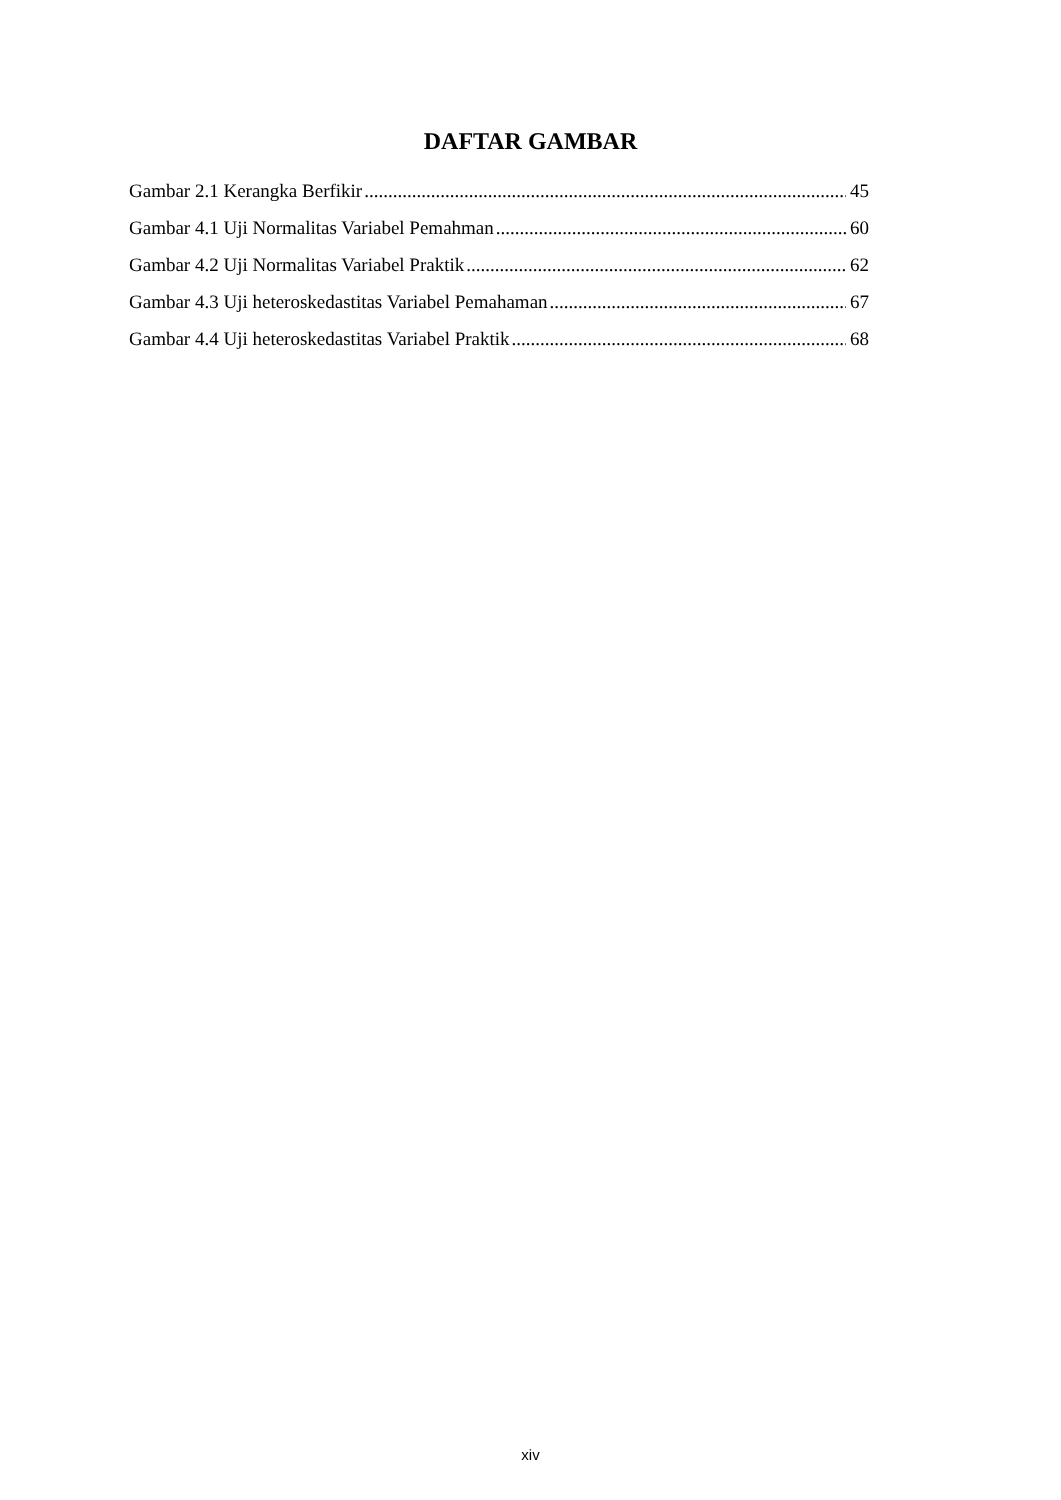DAFTAR GAMBAR
Gambar 2.1 Kerangka Berfikir 45
Gambar 4.1 Uji Normalitas Variabel Pemahman 60
Gambar 4.2 Uji Normalitas Variabel Praktik 62
Gambar 4.3 Uji heteroskedastitas Variabel Pemahaman 67
Gambar 4.4 Uji heteroskedastitas Variabel Praktik 68
xiv